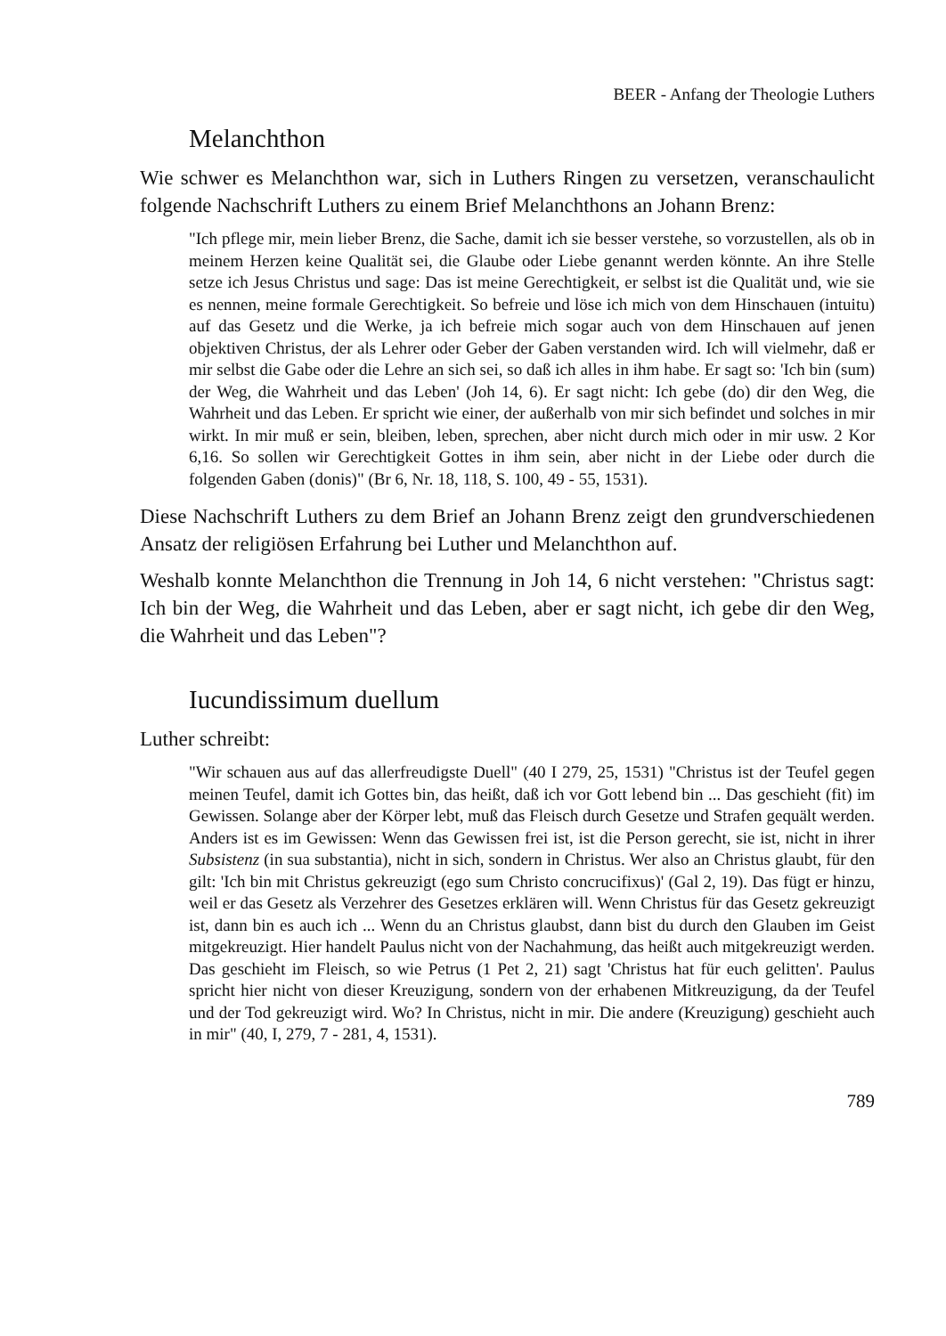BEER - Anfang der Theologie Luthers
Melanchthon
Wie schwer es Melanchthon war, sich in Luthers Ringen zu versetzen, veranschaulicht folgende Nachschrift Luthers zu einem Brief Melanchthons an Johann Brenz:
"Ich pflege mir, mein lieber Brenz, die Sache, damit ich sie besser verstehe, so vorzustellen, als ob in meinem Herzen keine Qualität sei, die Glaube oder Liebe genannt werden könnte. An ihre Stelle setze ich Jesus Christus und sage: Das ist meine Gerechtigkeit, er selbst ist die Qualität und, wie sie es nennen, meine formale Gerechtigkeit. So befreie und löse ich mich von dem Hinschauen (intuitu) auf das Gesetz und die Werke, ja ich befreie mich sogar auch von dem Hinschauen auf jenen objektiven Christus, der als Lehrer oder Geber der Gaben verstanden wird. Ich will vielmehr, daß er mir selbst die Gabe oder die Lehre an sich sei, so daß ich alles in ihm habe. Er sagt so: 'Ich bin (sum) der Weg, die Wahrheit und das Leben' (Joh 14, 6). Er sagt nicht: Ich gebe (do) dir den Weg, die Wahrheit und das Leben. Er spricht wie einer, der außerhalb von mir sich befindet und solches in mir wirkt. In mir muß er sein, bleiben, leben, sprechen, aber nicht durch mich oder in mir usw. 2 Kor 6,16. So sollen wir Gerechtigkeit Gottes in ihm sein, aber nicht in der Liebe oder durch die folgenden Gaben (donis)" (Br 6, Nr. 18, 118, S. 100, 49 - 55, 1531).
Diese Nachschrift Luthers zu dem Brief an Johann Brenz zeigt den grundverschiedenen Ansatz der religiösen Erfahrung bei Luther und Melanchthon auf.
Weshalb konnte Melanchthon die Trennung in Joh 14, 6 nicht verstehen: "Christus sagt: Ich bin der Weg, die Wahrheit und das Leben, aber er sagt nicht, ich gebe dir den Weg, die Wahrheit und das Leben"?
Iucundissimum duellum
Luther schreibt:
"Wir schauen aus auf das allerfreudigste Duell" (40 I 279, 25, 1531) "Christus ist der Teufel gegen meinen Teufel, damit ich Gottes bin, das heißt, daß ich vor Gott lebend bin ... Das geschieht (fit) im Gewissen. Solange aber der Körper lebt, muß das Fleisch durch Gesetze und Strafen gequält werden. Anders ist es im Gewissen: Wenn das Gewissen frei ist, ist die Person gerecht, sie ist, nicht in ihrer Subsistenz (in sua substantia), nicht in sich, sondern in Christus. Wer also an Christus glaubt, für den gilt: 'Ich bin mit Christus gekreuzigt (ego sum Christo concrucifixus)' (Gal 2, 19). Das fügt er hinzu, weil er das Gesetz als Verzehrer des Gesetzes erklären will. Wenn Christus für das Gesetz gekreuzigt ist, dann bin es auch ich ... Wenn du an Christus glaubst, dann bist du durch den Glauben im Geist mitgekreuzigt. Hier handelt Paulus nicht von der Nachahmung, das heißt auch mitgekreuzigt werden. Das geschieht im Fleisch, so wie Petrus (1 Pet 2, 21) sagt 'Christus hat für euch gelitten'. Paulus spricht hier nicht von dieser Kreuzigung, sondern von der erhabenen Mitkreuzigung, da der Teufel und der Tod gekreuzigt wird. Wo? In Christus, nicht in mir. Die andere (Kreuzigung) geschieht auch in mir" (40, I, 279, 7 - 281, 4, 1531).
789